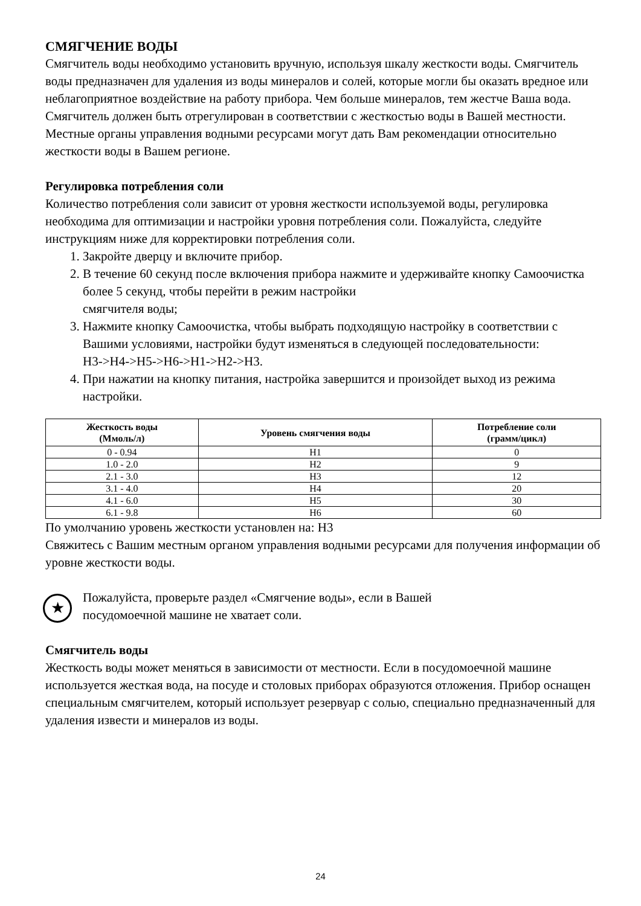СМЯГЧЕНИЕ ВОДЫ
Смягчитель воды необходимо установить вручную, используя шкалу жесткости воды. Смягчитель воды предназначен для удаления из воды минералов и солей, которые могли бы оказать вредное или неблагоприятное воздействие на работу прибора. Чем больше минералов, тем жестче Ваша вода. Смягчитель должен быть отрегулирован в соответствии с жесткостью воды в Вашей местности. Местные органы управления водными ресурсами могут дать Вам рекомендации относительно жесткости воды в Вашем регионе.
Регулировка потребления соли
Количество потребления соли зависит от уровня жесткости используемой воды, регулировка необходима для оптимизации и настройки уровня потребления соли. Пожалуйста, следуйте инструкциям ниже для корректировки потребления соли.
1. Закройте дверцу и включите прибор.
2. В течение 60 секунд после включения прибора нажмите и удерживайте кнопку Самоочистка более 5 секунд, чтобы перейти в режим настройки
смягчителя воды;
3. Нажмите кнопку Самоочистка, чтобы выбрать подходящую настройку в соответствии с Вашими условиями, настройки будут изменяться в следующей последовательности:
H3->H4->H5->H6->H1->H2->H3.
4. При нажатии на кнопку питания, настройка завершится и произойдет выход из режима настройки.
| Жесткость воды (Ммоль/л) | Уровень смягчения воды | Потребление соли (грамм/цикл) |
| --- | --- | --- |
| 0 - 0.94 | H1 | 0 |
| 1.0 - 2.0 | H2 | 9 |
| 2.1 - 3.0 | H3 | 12 |
| 3.1 - 4.0 | H4 | 20 |
| 4.1 - 6.0 | H5 | 30 |
| 6.1 - 9.8 | H6 | 60 |
По умолчанию уровень жесткости установлен на: H3
Свяжитесь с Вашим местным органом управления водными ресурсами для получения информации об уровне жесткости воды.
★
Пожалуйста, проверьте раздел «Смягчение воды», если в Вашей
посудомоечной машине не хватает соли.
Смягчитель воды
Жесткость воды может меняться в зависимости от местности. Если в посудомоечной машине используется жесткая вода, на посуде и столовых приборах образуются отложения. Прибор оснащен специальным смягчителем, который использует резервуар с солью, специально предназначенный для удаления извести и минералов из воды.
24